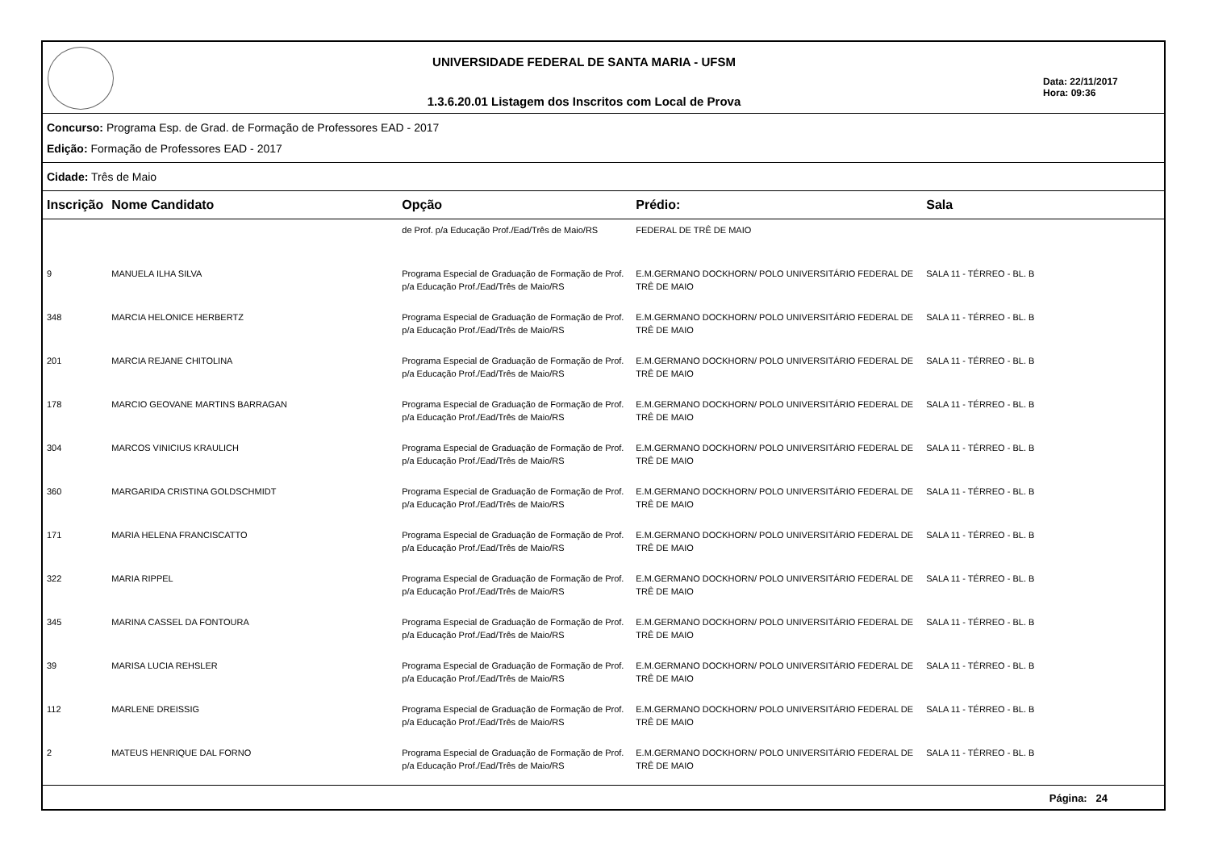UNIVERSIDADE FEDERAL DE SANTA MARIA - UFSM
1.3.6.20.01 Listagem dos Inscritos com Local de Prova
Data: 22/11/2017
Hora: 09:36
Concurso: Programa Esp. de Grad. de Formação de Professores EAD - 2017
Edição: Formação de Professores EAD - 2017
Cidade: Três de Maio
| Inscrição | Nome Candidato | Opção | Prédio: | Sala |
| --- | --- | --- | --- | --- |
| | | de Prof. p/a Educação Prof./Ead/Três de Maio/RS | FEDERAL DE TRÊ DE MAIO | |
| 9 | MANUELA ILHA SILVA | Programa Especial de Graduação de Formação de Prof. p/a Educação Prof./Ead/Três de Maio/RS | E.M.GERMANO DOCKHORN/ POLO UNIVERSITÁRIO FEDERAL DE TRÊ DE MAIO | SALA 11 - TÉRREO - BL. B |
| 348 | MARCIA HELONICE HERBERTZ | Programa Especial de Graduação de Formação de Prof. p/a Educação Prof./Ead/Três de Maio/RS | E.M.GERMANO DOCKHORN/ POLO UNIVERSITÁRIO FEDERAL DE TRÊ DE MAIO | SALA 11 - TÉRREO - BL. B |
| 201 | MARCIA REJANE CHITOLINA | Programa Especial de Graduação de Formação de Prof. p/a Educação Prof./Ead/Três de Maio/RS | E.M.GERMANO DOCKHORN/ POLO UNIVERSITÁRIO FEDERAL DE TRÊ DE MAIO | SALA 11 - TÉRREO - BL. B |
| 178 | MARCIO GEOVANE MARTINS BARRAGAN | Programa Especial de Graduação de Formação de Prof. p/a Educação Prof./Ead/Três de Maio/RS | E.M.GERMANO DOCKHORN/ POLO UNIVERSITÁRIO FEDERAL DE TRÊ DE MAIO | SALA 11 - TÉRREO - BL. B |
| 304 | MARCOS VINICIUS KRAULICH | Programa Especial de Graduação de Formação de Prof. p/a Educação Prof./Ead/Três de Maio/RS | E.M.GERMANO DOCKHORN/ POLO UNIVERSITÁRIO FEDERAL DE TRÊ DE MAIO | SALA 11 - TÉRREO - BL. B |
| 360 | MARGARIDA CRISTINA GOLDSCHMIDT | Programa Especial de Graduação de Formação de Prof. p/a Educação Prof./Ead/Três de Maio/RS | E.M.GERMANO DOCKHORN/ POLO UNIVERSITÁRIO FEDERAL DE TRÊ DE MAIO | SALA 11 - TÉRREO - BL. B |
| 171 | MARIA HELENA FRANCISCATTO | Programa Especial de Graduação de Formação de Prof. p/a Educação Prof./Ead/Três de Maio/RS | E.M.GERMANO DOCKHORN/ POLO UNIVERSITÁRIO FEDERAL DE TRÊ DE MAIO | SALA 11 - TÉRREO - BL. B |
| 322 | MARIA RIPPEL | Programa Especial de Graduação de Formação de Prof. p/a Educação Prof./Ead/Três de Maio/RS | E.M.GERMANO DOCKHORN/ POLO UNIVERSITÁRIO FEDERAL DE TRÊ DE MAIO | SALA 11 - TÉRREO - BL. B |
| 345 | MARINA CASSEL DA FONTOURA | Programa Especial de Graduação de Formação de Prof. p/a Educação Prof./Ead/Três de Maio/RS | E.M.GERMANO DOCKHORN/ POLO UNIVERSITÁRIO FEDERAL DE TRÊ DE MAIO | SALA 11 - TÉRREO - BL. B |
| 39 | MARISA LUCIA REHSLER | Programa Especial de Graduação de Formação de Prof. p/a Educação Prof./Ead/Três de Maio/RS | E.M.GERMANO DOCKHORN/ POLO UNIVERSITÁRIO FEDERAL DE TRÊ DE MAIO | SALA 11 - TÉRREO - BL. B |
| 112 | MARLENE DREISSIG | Programa Especial de Graduação de Formação de Prof. p/a Educação Prof./Ead/Três de Maio/RS | E.M.GERMANO DOCKHORN/ POLO UNIVERSITÁRIO FEDERAL DE TRÊ DE MAIO | SALA 11 - TÉRREO - BL. B |
| 2 | MATEUS HENRIQUE DAL FORNO | Programa Especial de Graduação de Formação de Prof. p/a Educação Prof./Ead/Três de Maio/RS | E.M.GERMANO DOCKHORN/ POLO UNIVERSITÁRIO FEDERAL DE TRÊ DE MAIO | SALA 11 - TÉRREO - BL. B |
Página: 24